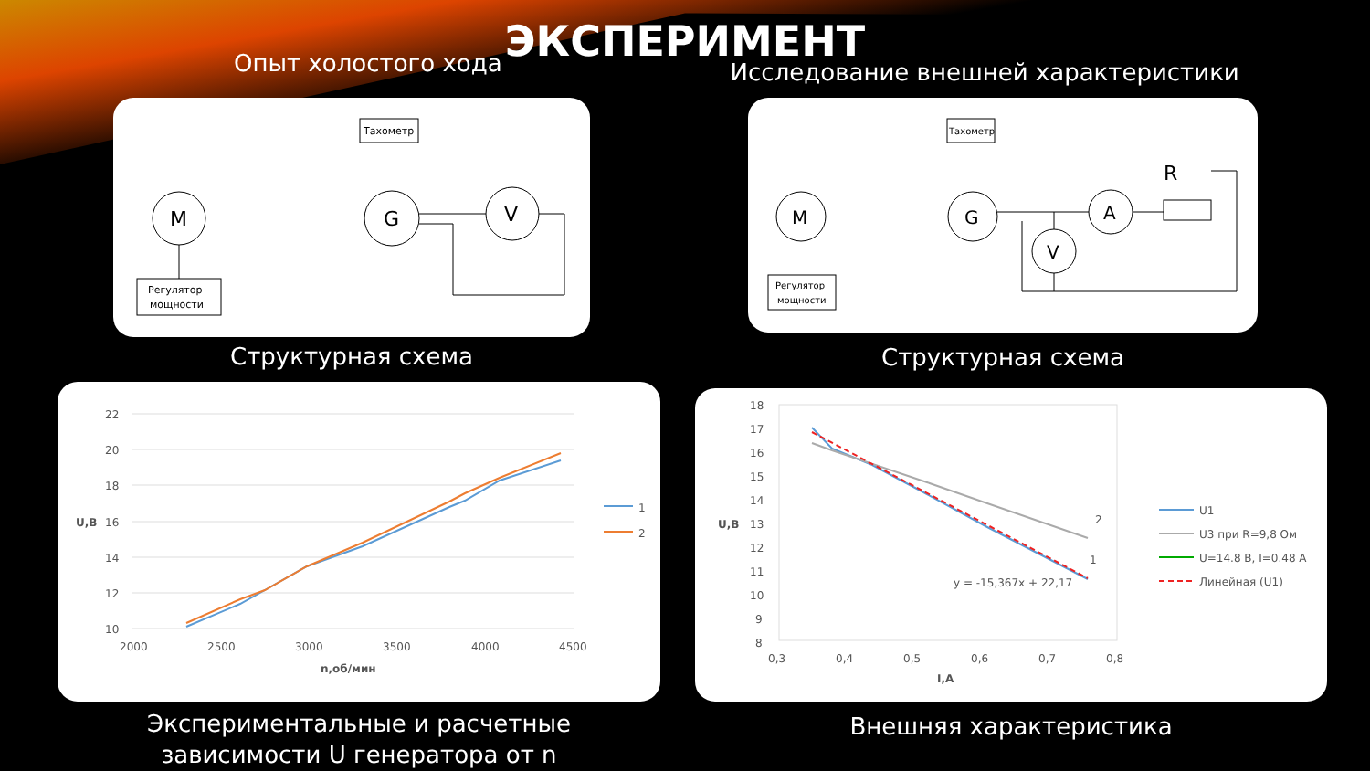ЭКСПЕРИМЕНТ
Опыт холостого хода
Исследование внешней характеристики
M
G
V
Тахометр
Регулятор
мощности
Структурная схема
M
G
A
V
R
Тахометр
Регулятор
мощности
Структурная схема
22
20
18
16
14
12
10
U,B
2000
2500
3000
3500
4000
4500
n,об/мин
1
2
Экспериментальные и расчетные
зависимости U генератора от n
18
17
16
15
14
13
12
11
10
9
8
U,B
0,3
0,4
0,5
0,6
0,7
0,8
I,A
y = -15,367x + 22,17
2
1
U1
U3 при R=9,8 Ом
U=14.8 B, I=0.48 A
Линейная (U1)
Внешняя характеристика